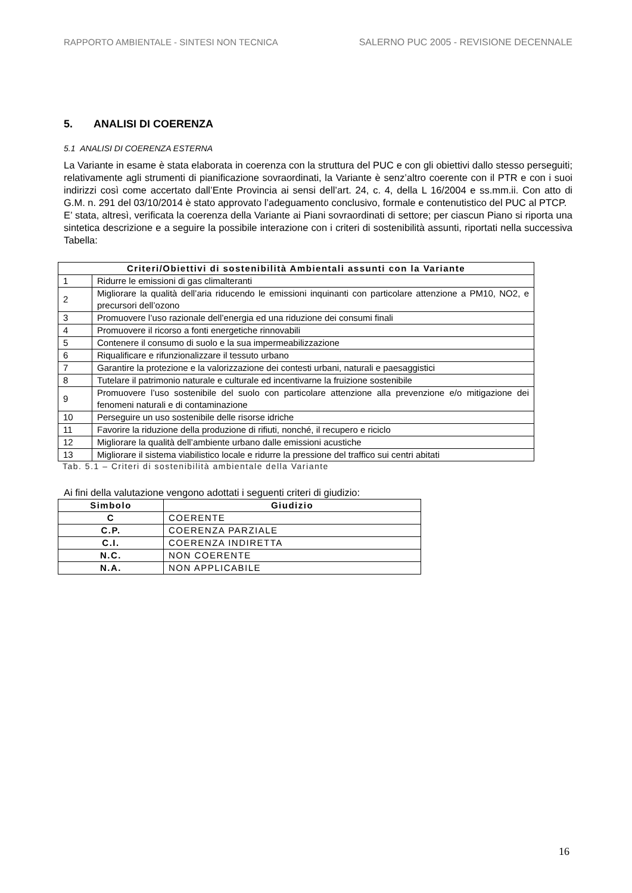RAPPORTO AMBIENTALE - SINTESI NON TECNICA SALERNO PUC 2005 - REVISIONE DECENNALE
5. ANALISI DI COERENZA
5.1 ANALISI DI COERENZA ESTERNA
La Variante in esame è stata elaborata in coerenza con la struttura del PUC e con gli obiettivi dallo stesso perseguiti; relativamente agli strumenti di pianificazione sovraordinati, la Variante è senz’altro coerente con il PTR e con i suoi indirizzi così come accertato dall’Ente Provincia ai sensi dell’art. 24, c. 4, della L 16/2004 e ss.mm.ii. Con atto di G.M. n. 291 del 03/10/2014 è stato approvato l’adeguamento conclusivo, formale e contenutistico del PUC al PTCP.
E’ stata, altresì, verificata la coerenza della Variante ai Piani sovraordinati di settore; per ciascun Piano si riporta una sintetica descrizione e a seguire la possibile interazione con i criteri di sostenibilità assunti, riportati nella successiva Tabella:
| Criteri/Obiettivi di sostenibilità Ambientali assunti con la Variante | |
| --- | --- |
| 1 | Ridurre le emissioni di gas climalteranti |
| 2 | Migliorare la qualità dell’aria riducendo le emissioni inquinanti con particolare attenzione a PM10, NO2, e precursori dell’ozono |
| 3 | Promuovere l’uso razionale dell’energia ed una riduzione dei consumi finali |
| 4 | Promuovere il ricorso a fonti energetiche rinnovabili |
| 5 | Contenere il consumo di suolo e la sua impermeabilizzazione |
| 6 | Riqualificare e rifunzionalizzare il tessuto urbano |
| 7 | Garantire la protezione e la valorizzazione dei contesti urbani, naturali e paesaggistici |
| 8 | Tutelare il patrimonio naturale e culturale ed incentivarne la fruizione sostenibile |
| 9 | Promuovere l’uso sostenibile del suolo con particolare attenzione alla prevenzione e/o mitigazione dei fenomeni naturali e di contaminazione |
| 10 | Perseguire un uso sostenibile delle risorse idriche |
| 11 | Favorire la riduzione della produzione di rifiuti, nonché, il recupero e riciclo |
| 12 | Migliorare la qualità dell’ambiente urbano dalle emissioni acustiche |
| 13 | Migliorare il sistema viabilistico locale e ridurre la pressione del traffico sui centri abitati |
Tab. 5.1 – Criteri di sostenibilità ambientale della Variante
Ai fini della valutazione vengono adottati i seguenti criteri di giudizio:
| Simbolo | Giudizio |
| --- | --- |
| C | COERENTE |
| C.P. | COERENZA PARZIALE |
| C.I. | COERENZA INDIRETTA |
| N.C. | NON COERENTE |
| N.A. | NON APPLICABILE |
16